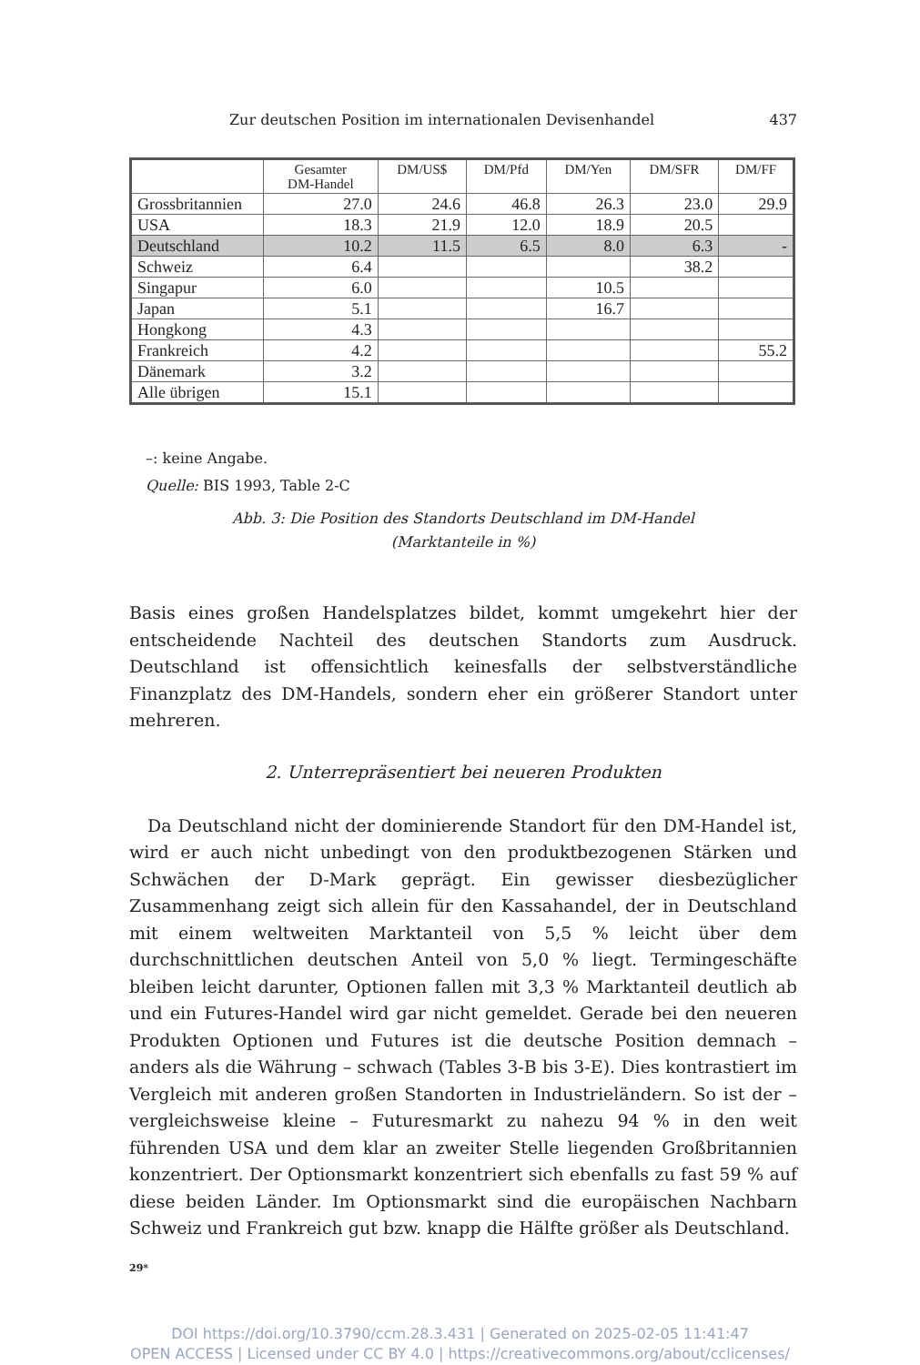Zur deutschen Position im internationalen Devisenhandel 437
| | Gesamter DM-Handel | DM/US$ | DM/Pfd | DM/Yen | DM/SFR | DM/FF |
| --- | --- | --- | --- | --- | --- | --- |
| Grossbritannien | 27.0 | 24.6 | 46.8 | 26.3 | 23.0 | 29.9 |
| USA | 18.3 | 21.9 | 12.0 | 18.9 | 20.5 | |
| Deutschland | 10.2 | 11.5 | 6.5 | 8.0 | 6.3 | - |
| Schweiz | 6.4 | | | | 38.2 | |
| Singapur | 6.0 | | | 10.5 | | |
| Japan | 5.1 | | | 16.7 | | |
| Hongkong | 4.3 | | | | | |
| Frankreich | 4.2 | | | | | 55.2 |
| Dänemark | 3.2 | | | | | |
| Alle übrigen | 15.1 | | | | | |
–: keine Angabe.
Quelle: BIS 1993, Table 2-C
Abb. 3: Die Position des Standorts Deutschland im DM-Handel
(Marktanteile in %)
Basis eines großen Handelsplatzes bildet, kommt umgekehrt hier der entscheidende Nachteil des deutschen Standorts zum Ausdruck. Deutschland ist offensichtlich keinesfalls der selbstverständliche Finanzplatz des DM-Handels, sondern eher ein größerer Standort unter mehreren.
2. Unterrepräsentiert bei neueren Produkten
Da Deutschland nicht der dominierende Standort für den DM-Handel ist, wird er auch nicht unbedingt von den produktbezogenen Stärken und Schwächen der D-Mark geprägt. Ein gewisser diesbezüglicher Zusammenhang zeigt sich allein für den Kassahandel, der in Deutschland mit einem weltweiten Marktanteil von 5,5 % leicht über dem durchschnittlichen deutschen Anteil von 5,0 % liegt. Termingeschäfte bleiben leicht darunter, Optionen fallen mit 3,3 % Marktanteil deutlich ab und ein Futures-Handel wird gar nicht gemeldet. Gerade bei den neueren Produkten Optionen und Futures ist die deutsche Position demnach – anders als die Währung – schwach (Tables 3-B bis 3-E). Dies kontrastiert im Vergleich mit anderen großen Standorten in Industrieländern. So ist der – vergleichsweise kleine – Futuresmarkt zu nahezu 94 % in den weit führenden USA und dem klar an zweiter Stelle liegenden Großbritannien konzentriert. Der Optionsmarkt konzentriert sich ebenfalls zu fast 59 % auf diese beiden Länder. Im Optionsmarkt sind die europäischen Nachbarn Schweiz und Frankreich gut bzw. knapp die Hälfte größer als Deutschland.
29*
DOI https://doi.org/10.3790/ccm.28.3.431 | Generated on 2025-02-05 11:41:47
OPEN ACCESS | Licensed under CC BY 4.0 | https://creativecommons.org/about/cclicenses/